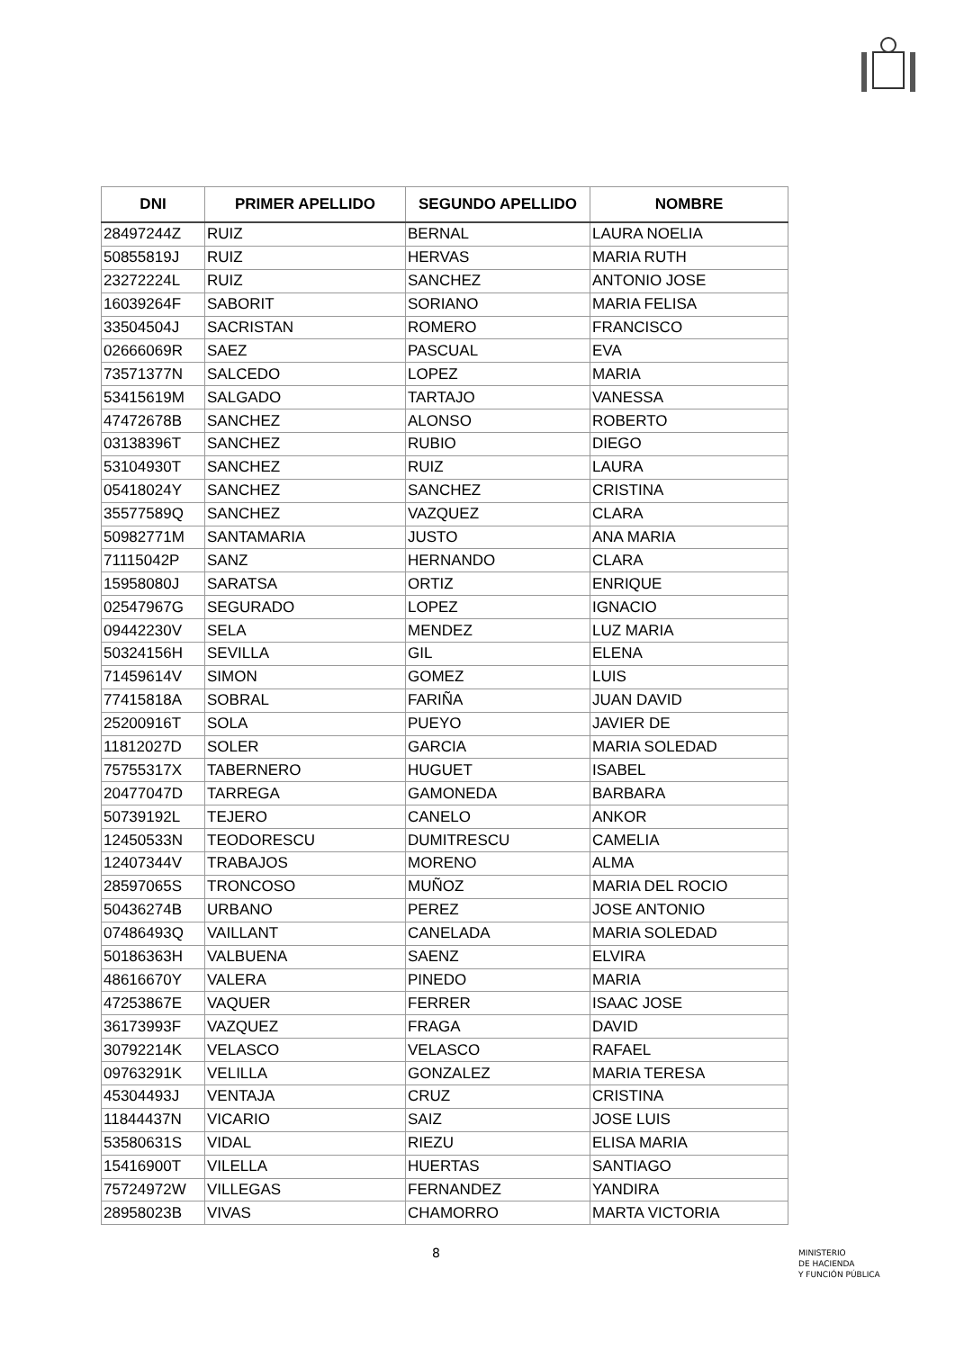| DNI | PRIMER APELLIDO | SEGUNDO APELLIDO | NOMBRE |
| --- | --- | --- | --- |
| 28497244Z | RUIZ | BERNAL | LAURA NOELIA |
| 50855819J | RUIZ | HERVAS | MARIA RUTH |
| 23272224L | RUIZ | SANCHEZ | ANTONIO JOSE |
| 16039264F | SABORIT | SORIANO | MARIA FELISA |
| 33504504J | SACRISTAN | ROMERO | FRANCISCO |
| 02666069R | SAEZ | PASCUAL | EVA |
| 73571377N | SALCEDO | LOPEZ | MARIA |
| 53415619M | SALGADO | TARTAJO | VANESSA |
| 47472678B | SANCHEZ | ALONSO | ROBERTO |
| 03138396T | SANCHEZ | RUBIO | DIEGO |
| 53104930T | SANCHEZ | RUIZ | LAURA |
| 05418024Y | SANCHEZ | SANCHEZ | CRISTINA |
| 35577589Q | SANCHEZ | VAZQUEZ | CLARA |
| 50982771M | SANTAMARIA | JUSTO | ANA MARIA |
| 71115042P | SANZ | HERNANDO | CLARA |
| 15958080J | SARATSA | ORTIZ | ENRIQUE |
| 02547967G | SEGURADO | LOPEZ | IGNACIO |
| 09442230V | SELA | MENDEZ | LUZ MARIA |
| 50324156H | SEVILLA | GIL | ELENA |
| 71459614V | SIMON | GOMEZ | LUIS |
| 77415818A | SOBRAL | FARIÑA | JUAN DAVID |
| 25200916T | SOLA | PUEYO | JAVIER DE |
| 11812027D | SOLER | GARCIA | MARIA SOLEDAD |
| 75755317X | TABERNERO | HUGUET | ISABEL |
| 20477047D | TARREGA | GAMONEDA | BARBARA |
| 50739192L | TEJERO | CANELO | ANKOR |
| 12450533N | TEODORESCU | DUMITRESCU | CAMELIA |
| 12407344V | TRABAJOS | MORENO | ALMA |
| 28597065S | TRONCOSO | MUÑOZ | MARIA DEL ROCIO |
| 50436274B | URBANO | PEREZ | JOSE ANTONIO |
| 07486493Q | VAILLANT | CANELADA | MARIA SOLEDAD |
| 50186363H | VALBUENA | SAENZ | ELVIRA |
| 48616670Y | VALERA | PINEDO | MARIA |
| 47253867E | VAQUER | FERRER | ISAAC JOSE |
| 36173993F | VAZQUEZ | FRAGA | DAVID |
| 30792214K | VELASCO | VELASCO | RAFAEL |
| 09763291K | VELILLA | GONZALEZ | MARIA TERESA |
| 45304493J | VENTAJA | CRUZ | CRISTINA |
| 11844437N | VICARIO | SAIZ | JOSE LUIS |
| 53580631S | VIDAL | RIEZU | ELISA MARIA |
| 15416900T | VILELLA | HUERTAS | SANTIAGO |
| 75724972W | VILLEGAS | FERNANDEZ | YANDIRA |
| 28958023B | VIVAS | CHAMORRO | MARTA VICTORIA |
8
MINISTERIO
DE HACIENDA
Y FUNCIÓN PÚBLICA